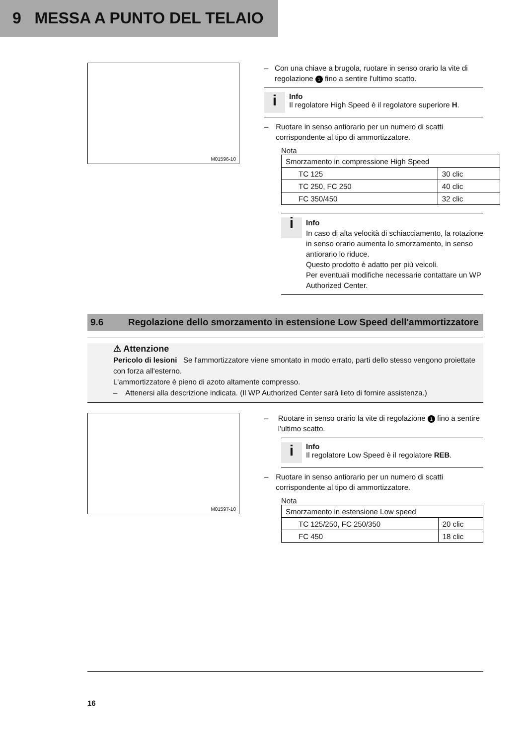9 MESSA A PUNTO DEL TELAIO
M01596-10
– Con una chiave a brugola, ruotare in senso orario la vite di regolazione 1 fino a sentire l'ultimo scatto.
i
Info
Il regolatore High Speed è il regolatore superiore H.
– Ruotare in senso antiorario per un numero di scatti corrispondente al tipo di ammortizzatore.
Nota
| Smorzamento in compressione High Speed | |
| TC 125 | 30 clic |
| TC 250, FC 250 | 40 clic |
| FC 350/450 | 32 clic |
i
Info
In caso di alta velocità di schiacciamento, la rotazione in senso orario aumenta lo smorzamento, in senso antiorario lo riduce.
Questo prodotto è adatto per più veicoli.
Per eventuali modifiche necessarie contattare un WP Authorized Center.
9.6 Regolazione dello smorzamento in estensione Low Speed dell'ammortizzatore
⚠ Attenzione
Pericolo di lesioni Se l'ammortizzatore viene smontato in modo errato, parti dello stesso vengono proiettate con forza all'esterno.
L'ammortizzatore è pieno di azoto altamente compresso.
– Attenersi alla descrizione indicata. (Il WP Authorized Center sarà lieto di fornire assistenza.)
M01597-10
– Ruotare in senso orario la vite di regolazione 1 fino a sentire l'ultimo scatto.
i
Info
Il regolatore Low Speed è il regolatore REB.
– Ruotare in senso antiorario per un numero di scatti corrispondente al tipo di ammortizzatore.
Nota
| Smorzamento in estensione Low speed | |
| TC 125/250, FC 250/350 | 20 clic |
| FC 450 | 18 clic |
16